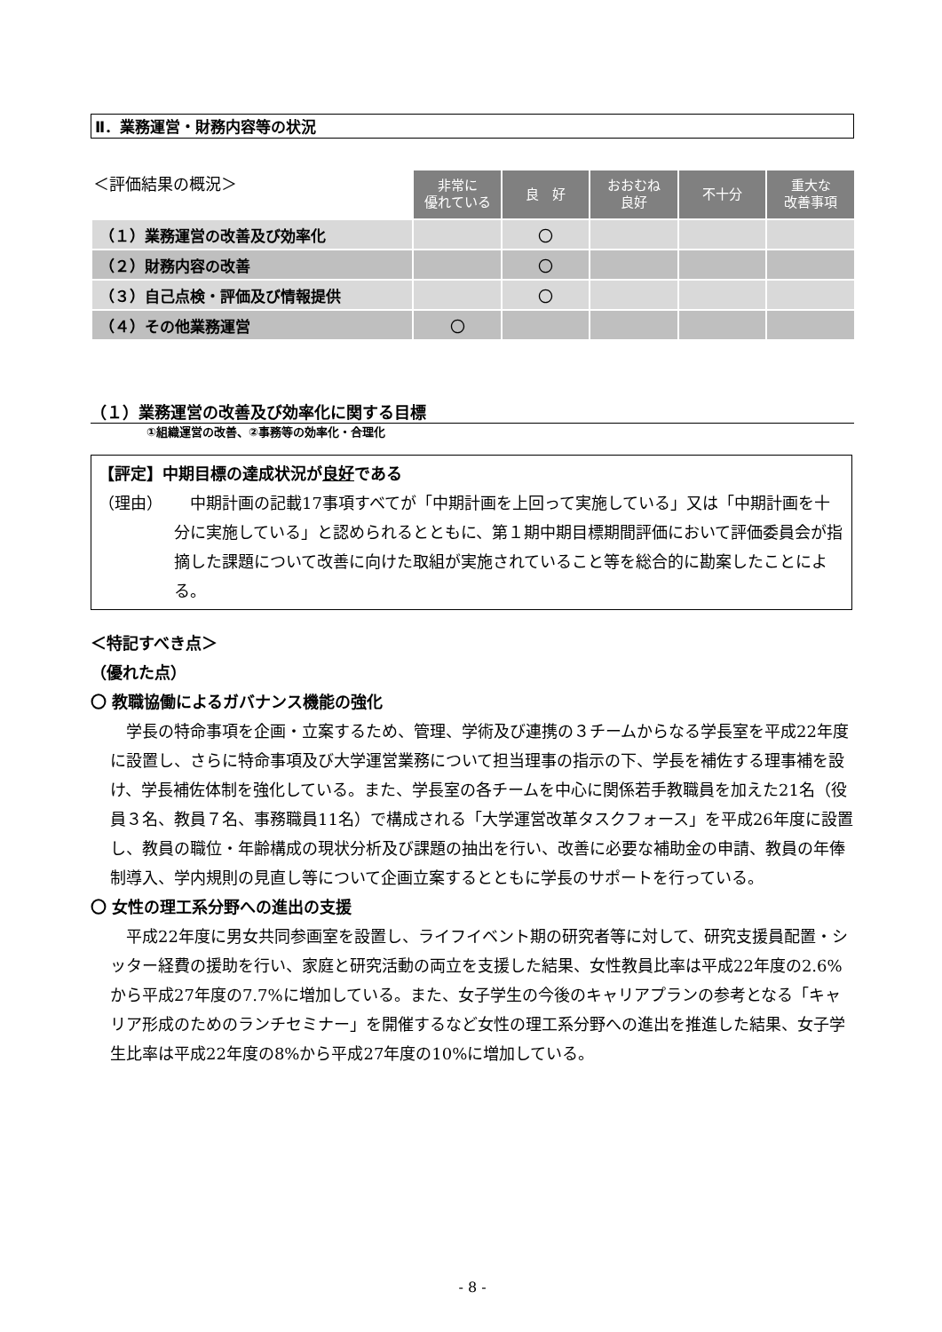Ⅱ．業務運営・財務内容等の状況
| ＜評価結果の概況＞ | 非常に 優れている | 良 好 | おおむね 良好 | 不十分 | 重大な 改善事項 |
| （１）業務運営の改善及び効率化 | | 〇 | | | |
| （２）財務内容の改善 | | 〇 | | | |
| （３）自己点検・評価及び情報提供 | | 〇 | | | |
| （４）その他業務運営 | 〇 | | | | |
（１）業務運営の改善及び効率化に関する目標
①組織運営の改善、②事務等の効率化・合理化
【評定】中期目標の達成状況が良好である
（理由） 　中期計画の記載17事項すべてが「中期計画を上回って実施している」又は「中期計画を十分に実施している」と認められるとともに、第１期中期目標期間評価において評価委員会が指摘した課題について改善に向けた取組が実施されていること等を総合的に勘案したことによる。
＜特記すべき点＞
（優れた点）
〇 教職協働によるガバナンス機能の強化
学長の特命事項を企画・立案するため、管理、学術及び連携の３チームからなる学長室を平成22年度に設置し、さらに特命事項及び大学運営業務について担当理事の指示の下、学長を補佐する理事補を設け、学長補佐体制を強化している。また、学長室の各チームを中心に関係若手教職員を加えた21名（役員３名、教員７名、事務職員11名）で構成される「大学運営改革タスクフォース」を平成26年度に設置し、教員の職位・年齢構成の現状分析及び課題の抽出を行い、改善に必要な補助金の申請、教員の年俸制導入、学内規則の見直し等について企画立案するとともに学長のサポートを行っている。
〇 女性の理工系分野への進出の支援
平成22年度に男女共同参画室を設置し、ライフイベント期の研究者等に対して、研究支援員配置・シッター経費の援助を行い、家庭と研究活動の両立を支援した結果、女性教員比率は平成22年度の2.6%から平成27年度の7.7%に増加している。また、女子学生の今後のキャリアプランの参考となる「キャリア形成のためのランチセミナー」を開催するなど女性の理工系分野への進出を推進した結果、女子学生比率は平成22年度の8%から平成27年度の10%に増加している。
- 8 -